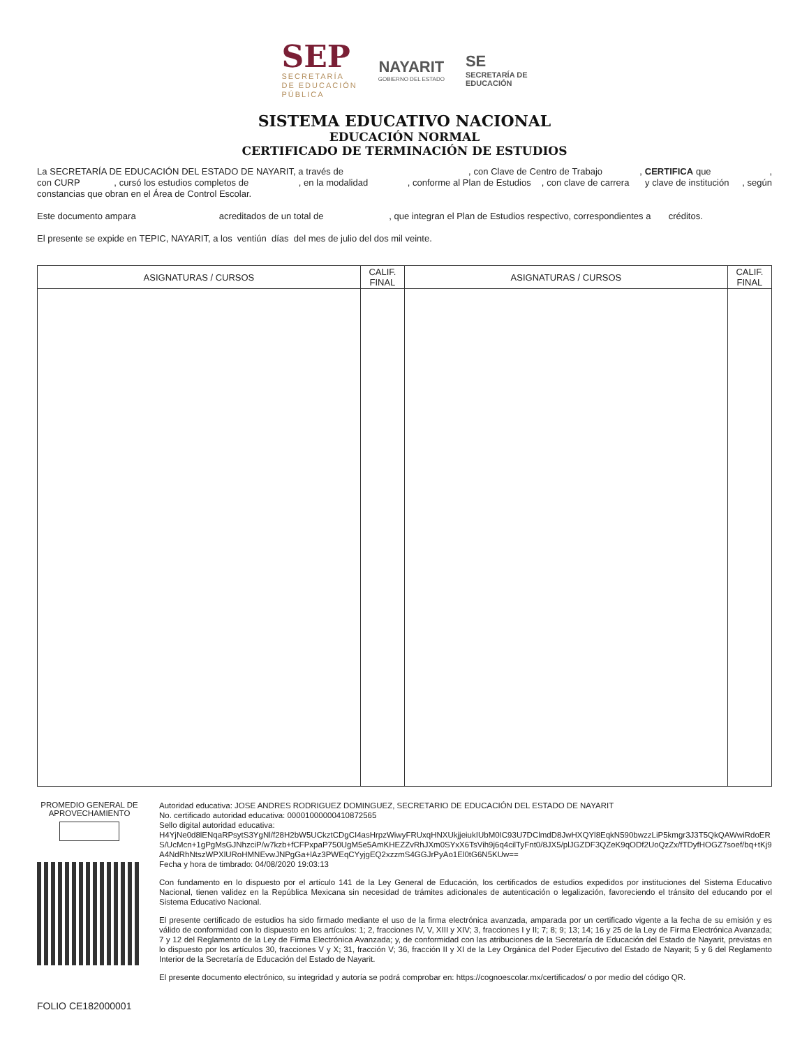SEP
SECRETARÍA
DE EDUCACIÓN
PÚBLICA
NAYARIT
GOBIERNO DEL ESTADO
SE
SECRETARÍA DE
EDUCACIÓN
SISTEMA EDUCATIVO NACIONAL
EDUCACIÓN NORMAL
CERTIFICADO DE TERMINACIÓN DE ESTUDIOS
La SECRETARÍA DE EDUCACIÓN DEL ESTADO DE NAYARIT, a través de , con Clave de Centro de Trabajo , CERTIFICA que , con CURP , cursó los estudios completos de , en la modalidad , conforme al Plan de Estudios , con clave de carrera y clave de institución , según constancias que obran en el Área de Control Escolar.
Este documento ampara acreditados de un total de , que integran el Plan de Estudios respectivo, correspondientes a créditos.
El presente se expide en TEPIC, NAYARIT, a los ventiún días del mes de julio del dos mil veinte.
| ASIGNATURAS / CURSOS | CALIF. FINAL | ASIGNATURAS / CURSOS | CALIF. FINAL |
| --- | --- | --- | --- |
PROMEDIO GENERAL DE APROVECHAMIENTO
FOLIO CE182000001
Autoridad educativa: JOSE ANDRES RODRIGUEZ DOMINGUEZ, SECRETARIO DE EDUCACIÓN DEL ESTADO DE NAYARIT
No. certificado autoridad educativa: 00001000000410872565
Sello digital autoridad educativa:
H4YjNe0d8lENqaRPsytS3YgNl/f28H2bW5UCkztCDgCI4asHrpzWiwyFRUxqHNXUkjjeiukIUbM0IC93U7DClmdD8JwHXQYl8EqkN590bwzzLiP5kmgr3J3T5QkQAWwiRdoERS/UcMcn+1gPgMsGJNhzciP/w7kzb+fCFPxpaP750UgM5e5AmKHEZZvRhJXm0SYxX6TsVih9j6q4cilTyFnt0/8JX5/plJGZDF3QZeK9qODf2UoQzZx/fTDyfHOGZ7soef/bq+tKj9A4NdRhNtszWPXlURoHMNEvwJNPgGa+lAz3PWEqCYyjgEQ2xzzmS4GGJrPyAo1El0tG6N5KUw==
Fecha y hora de timbrado: 04/08/2020 19:03:13
Con fundamento en lo dispuesto por el artículo 141 de la Ley General de Educación, los certificados de estudios expedidos por instituciones del Sistema Educativo Nacional, tienen validez en la República Mexicana sin necesidad de trámites adicionales de autenticación o legalización, favoreciendo el tránsito del educando por el Sistema Educativo Nacional.
El presente certificado de estudios ha sido firmado mediante el uso de la firma electrónica avanzada, amparada por un certificado vigente a la fecha de su emisión y es válido de conformidad con lo dispuesto en los artículos: 1; 2, fracciones IV, V, XIII y XIV; 3, fracciones I y II; 7; 8; 9; 13; 14; 16 y 25 de la Ley de Firma Electrónica Avanzada; 7 y 12 del Reglamento de la Ley de Firma Electrónica Avanzada; y, de conformidad con las atribuciones de la Secretaría de Educación del Estado de Nayarit, previstas en lo dispuesto por los artículos 30, fracciones V y X; 31, fracción V; 36, fracción II y XI de la Ley Orgánica del Poder Ejecutivo del Estado de Nayarit; 5 y 6 del Reglamento Interior de la Secretaría de Educación del Estado de Nayarit.
El presente documento electrónico, su integridad y autoría se podrá comprobar en: https://cognoescolar.mx/certificados/ o por medio del código QR.